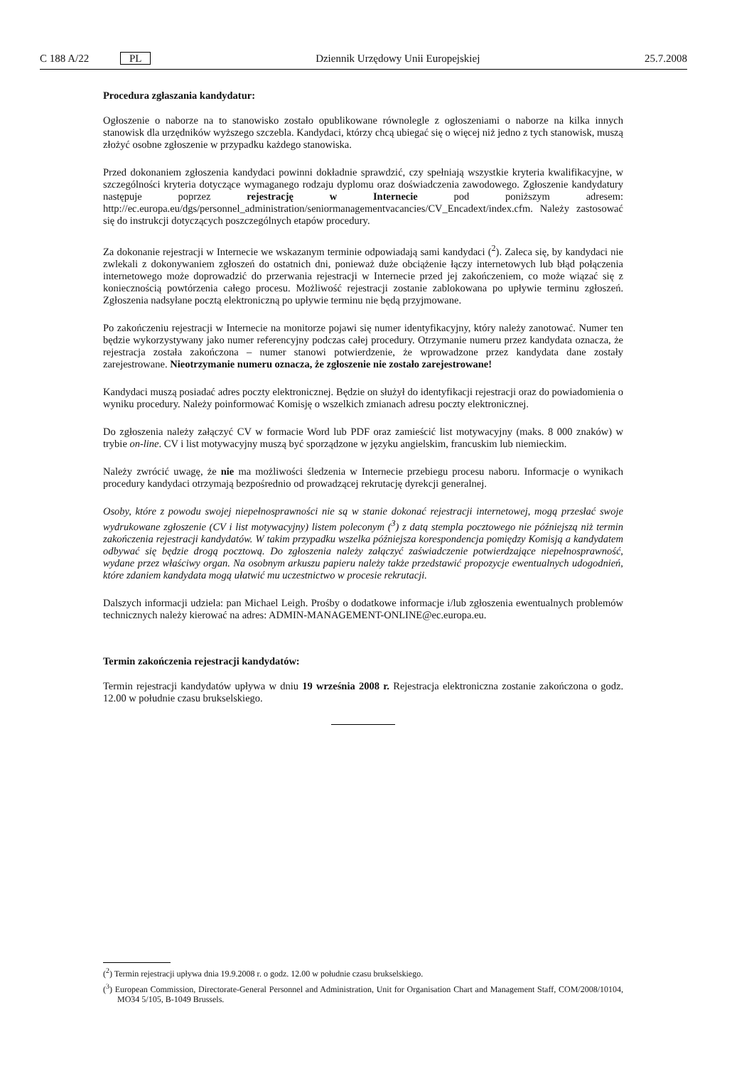C 188 A/22 PL Dziennik Urzędowy Unii Europejskiej 25.7.2008
Procedura zgłaszania kandydatur:
Ogłoszenie o naborze na to stanowisko zostało opublikowane równolegle z ogłoszeniami o naborze na kilka innych stanowisk dla urzędników wyższego szczebla. Kandydaci, którzy chcą ubiegać się o więcej niż jedno z tych stanowisk, muszą złożyć osobne zgłoszenie w przypadku każdego stanowiska.
Przed dokonaniem zgłoszenia kandydaci powinni dokładnie sprawdzić, czy spełniają wszystkie kryteria kwalifikacyjne, w szczególności kryteria dotyczące wymaganego rodzaju dyplomu oraz doświadczenia zawodowego. Zgłoszenie kandydatury następuje poprzez rejestrację w Internecie pod poniższym adresem: http://ec.europa.eu/dgs/personnel_administration/seniormanagementvacancies/CV_Encadext/index.cfm. Należy zastosować się do instrukcji dotyczących poszczególnych etapów procedury.
Za dokonanie rejestracji w Internecie we wskazanym terminie odpowiadają sami kandydaci (<sup>2</sup>). Zaleca się, by kandydaci nie zwlekali z dokonywaniem zgłoszeń do ostatnich dni, ponieważ duże obciążenie łączy internetowych lub błąd połączenia internetowego może doprowadzić do przerwania rejestracji w Internecie przed jej zakończeniem, co może wiązać się z koniecznością powtórzenia całego procesu. Możliwość rejestracji zostanie zablokowana po upływie terminu zgłoszeń. Zgłoszenia nadsyłane pocztą elektroniczną po upływie terminu nie będą przyjmowane.
Po zakończeniu rejestracji w Internecie na monitorze pojawi się numer identyfikacyjny, który należy zanotować. Numer ten będzie wykorzystywany jako numer referencyjny podczas całej procedury. Otrzymanie numeru przez kandydata oznacza, że rejestracja została zakończona – numer stanowi potwierdzenie, że wprowadzone przez kandydata dane zostały zarejestrowane. Nieotrzymanie numeru oznacza, że zgłoszenie nie zostało zarejestrowane!
Kandydaci muszą posiadać adres poczty elektronicznej. Będzie on służył do identyfikacji rejestracji oraz do powiadomienia o wyniku procedury. Należy poinformować Komisję o wszelkich zmianach adresu poczty elektronicznej.
Do zgłoszenia należy załączyć CV w formacie Word lub PDF oraz zamieścić list motywacyjny (maks. 8 000 znaków) w trybie on-line. CV i list motywacyjny muszą być sporządzone w języku angielskim, francuskim lub niemieckim.
Należy zwrócić uwagę, że nie ma możliwości śledzenia w Internecie przebiegu procesu naboru. Informacje o wynikach procedury kandydaci otrzymają bezpośrednio od prowadzącej rekrutację dyrekcji generalnej.
Osoby, które z powodu swojej niepełnosprawności nie są w stanie dokonać rejestracji internetowej, mogą przesłać swoje wydrukowane zgłoszenie (CV i list motywacyjny) listem poleconym (<sup>3</sup>) z datą stempla pocztowego nie późniejszą niż termin zakończenia rejestracji kandydatów. W takim przypadku wszelka późniejsza korespondencja pomiędzy Komisją a kandydatem odbywać się będzie drogą pocztową. Do zgłoszenia należy załączyć zaświadczenie potwierdzające niepełnosprawność, wydane przez właściwy organ. Na osobnym arkuszu papieru należy także przedstawić propozycje ewentualnych udogodnień, które zdaniem kandydata mogą ułatwić mu uczestnictwo w procesie rekrutacji.
Dalszych informacji udziela: pan Michael Leigh. Prośby o dodatkowe informacje i/lub zgłoszenia ewentualnych problemów technicznych należy kierować na adres: ADMIN-MANAGEMENT-ONLINE@ec.europa.eu.
Termin zakończenia rejestracji kandydatów:
Termin rejestracji kandydatów upływa w dniu 19 września 2008 r. Rejestracja elektroniczna zostanie zakończona o godz. 12.00 w południe czasu brukselskiego.
(<sup>2</sup>) Termin rejestracji upływa dnia 19.9.2008 r. o godz. 12.00 w południe czasu brukselskiego.
(<sup>3</sup>) European Commission, Directorate-General Personnel and Administration, Unit for Organisation Chart and Management Staff, COM/2008/10104, MO34 5/105, B-1049 Brussels.